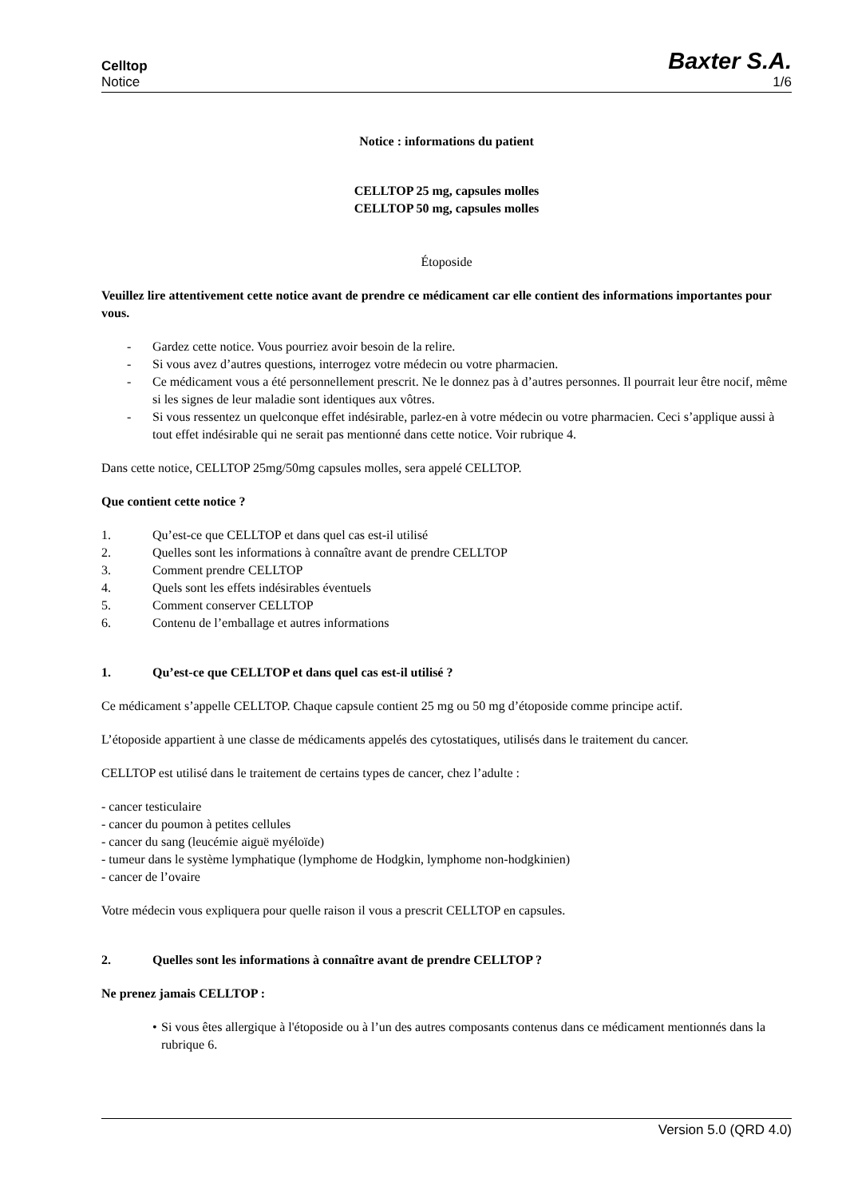Celltop Baxter S.A.
Notice 1/6
Notice : informations du patient
CELLTOP 25 mg, capsules molles
CELLTOP 50 mg, capsules molles
Étoposide
Veuillez lire attentivement cette notice avant de prendre ce médicament car elle contient des informations importantes pour vous.
- Gardez cette notice. Vous pourriez avoir besoin de la relire.
- Si vous avez d’autres questions, interrogez votre médecin ou votre pharmacien.
- Ce médicament vous a été personnellement prescrit. Ne le donnez pas à d’autres personnes. Il pourrait leur être nocif, même si les signes de leur maladie sont identiques aux vôtres.
- Si vous ressentez un quelconque effet indésirable, parlez-en à votre médecin ou votre pharmacien. Ceci s’applique aussi à tout effet indésirable qui ne serait pas mentionné dans cette notice. Voir rubrique 4.
Dans cette notice, CELLTOP 25mg/50mg capsules molles, sera appelé CELLTOP.
Que contient cette notice ?
1. Qu’est-ce que CELLTOP et dans quel cas est-il utilisé
2. Quelles sont les informations à connaître avant de prendre CELLTOP
3. Comment prendre CELLTOP
4. Quels sont les effets indésirables éventuels
5. Comment conserver CELLTOP
6. Contenu de l’emballage et autres informations
1. Qu’est-ce que CELLTOP et dans quel cas est-il utilisé ?
Ce médicament s’appelle CELLTOP. Chaque capsule contient 25 mg ou 50 mg d’étoposide comme principe actif.
L’étoposide appartient à une classe de médicaments appelés des cytostatiques, utilisés dans le traitement du cancer.
CELLTOP est utilisé dans le traitement de certains types de cancer, chez l’adulte :
- cancer testiculaire
- cancer du poumon à petites cellules
- cancer du sang (leucémie aiguë myéloïde)
- tumeur dans le système lymphatique (lymphome de Hodgkin, lymphome non-hodgkinien)
- cancer de l’ovaire
Votre médecin vous expliquera pour quelle raison il vous a prescrit CELLTOP en capsules.
2. Quelles sont les informations à connaître avant de prendre CELLTOP ?
Ne prenez jamais CELLTOP :
• Si vous êtes allergique à l'étoposide ou à l’un des autres composants contenus dans ce médicament mentionnés dans la rubrique 6.
Version 5.0 (QRD 4.0)